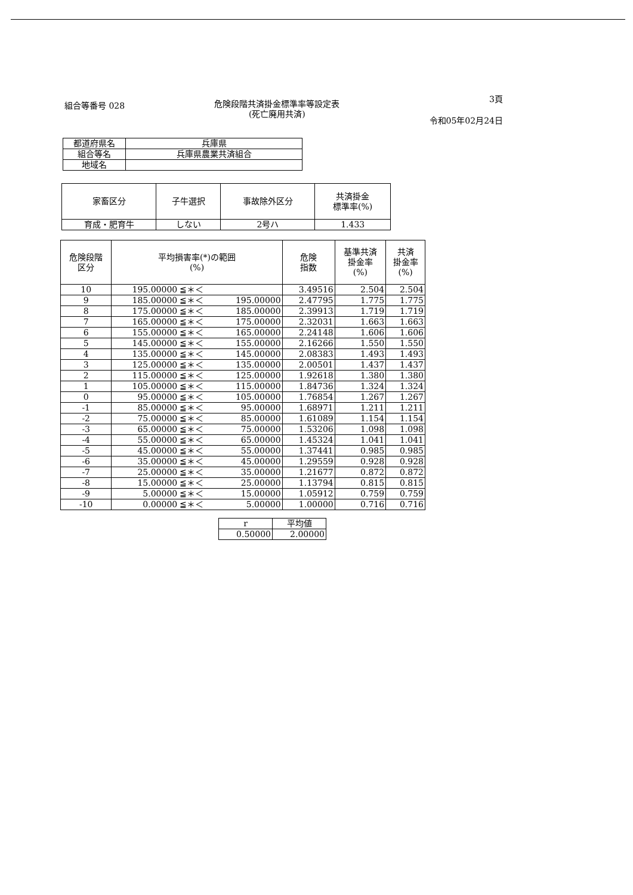組合等番号 028
危険段階共済掛金標準率等設定表
(死亡廃用共済)
3頁
令和05年02月24日
| 都道府県名 | 兵庫県 |
| 組合等名 | 兵庫県農業共済組合 |
| 地域名 | |
| 家畜区分 | 子牛選択 | 事故除外区分 | 共済掛金 標準率(%) |
| --- | --- | --- | --- |
| 育成・肥育牛 | しない | 2号ハ | 1.433 |
| 危険段階 区分 | 平均損害率(*)の範囲 (%) | | | 危険 指数 | 基準共済 掛金率 (%) | 共済 掛金率 (%) |
| --- | --- | --- | --- | --- | --- | --- |
| 10 | 195.00000 | ≦＊＜ | | 3.49516 | 2.504 | 2.504 |
| 9 | 185.00000 | ≦＊＜ | 195.00000 | 2.47795 | 1.775 | 1.775 |
| 8 | 175.00000 | ≦＊＜ | 185.00000 | 2.39913 | 1.719 | 1.719 |
| 7 | 165.00000 | ≦＊＜ | 175.00000 | 2.32031 | 1.663 | 1.663 |
| 6 | 155.00000 | ≦＊＜ | 165.00000 | 2.24148 | 1.606 | 1.606 |
| 5 | 145.00000 | ≦＊＜ | 155.00000 | 2.16266 | 1.550 | 1.550 |
| 4 | 135.00000 | ≦＊＜ | 145.00000 | 2.08383 | 1.493 | 1.493 |
| 3 | 125.00000 | ≦＊＜ | 135.00000 | 2.00501 | 1.437 | 1.437 |
| 2 | 115.00000 | ≦＊＜ | 125.00000 | 1.92618 | 1.380 | 1.380 |
| 1 | 105.00000 | ≦＊＜ | 115.00000 | 1.84736 | 1.324 | 1.324 |
| 0 | 95.00000 | ≦＊＜ | 105.00000 | 1.76854 | 1.267 | 1.267 |
| -1 | 85.00000 | ≦＊＜ | 95.00000 | 1.68971 | 1.211 | 1.211 |
| -2 | 75.00000 | ≦＊＜ | 85.00000 | 1.61089 | 1.154 | 1.154 |
| -3 | 65.00000 | ≦＊＜ | 75.00000 | 1.53206 | 1.098 | 1.098 |
| -4 | 55.00000 | ≦＊＜ | 65.00000 | 1.45324 | 1.041 | 1.041 |
| -5 | 45.00000 | ≦＊＜ | 55.00000 | 1.37441 | 0.985 | 0.985 |
| -6 | 35.00000 | ≦＊＜ | 45.00000 | 1.29559 | 0.928 | 0.928 |
| -7 | 25.00000 | ≦＊＜ | 35.00000 | 1.21677 | 0.872 | 0.872 |
| -8 | 15.00000 | ≦＊＜ | 25.00000 | 1.13794 | 0.815 | 0.815 |
| -9 | 5.00000 | ≦＊＜ | 15.00000 | 1.05912 | 0.759 | 0.759 |
| -10 | 0.00000 | ≦＊＜ | 5.00000 | 1.00000 | 0.716 | 0.716 |
| r | 平均値 |
| 0.50000 | 2.00000 |